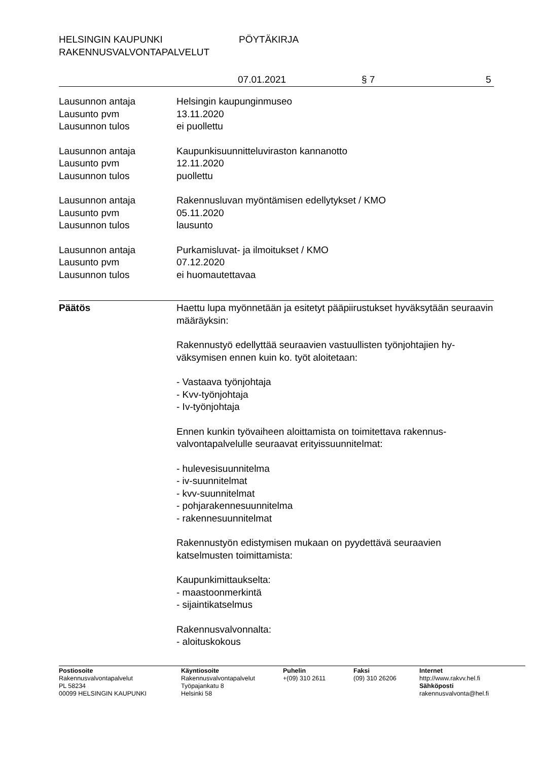HELSINGIN KAUPUNKI PÖYTÄKIRJA
RAKENNUSVALVONTAPALVELUT
07.01.2021 § 7 5
Lausunnon antaja Helsingin kaupunginmuseo
Lausunto pvm 13.11.2020
Lausunnon tulos ei puollettu
Lausunnon antaja Kaupunkisuunnitteluviraston kannanotto
Lausunto pvm 12.11.2020
Lausunnon tulos puollettu
Lausunnon antaja Rakennusluvan myöntämisen edellytykset / KMO
Lausunto pvm 05.11.2020
Lausunnon tulos lausunto
Lausunnon antaja Purkamisluvat- ja ilmoitukset / KMO
Lausunto pvm 07.12.2020
Lausunnon tulos ei huomautettavaa
Päätös Haettu lupa myönnetään ja esitetyt pääpiirustukset hyväksytään seuraavin määräyksin:
Rakennustyö edellyttää seuraavien vastuullisten työnjohtajien hy-väksymisen ennen kuin ko. työt aloitetaan:
- Vastaava työnjohtaja
- Kvv-työnjohtaja
- Iv-työnjohtaja
Ennen kunkin työvaiheen aloittamista on toimitettava rakennus-valvontapalvelulle seuraavat erityissuunnitelmat:
- hulevesisuunnitelma
- iv-suunnitelmat
- kvv-suunnitelmat
- pohjarakennesuunnitelma
- rakennesuunnitelmat
Rakennustyön edistymisen mukaan on pyydettävä seuraavien katselmusten toimittamista:
Kaupunkimittaukselta:
- maastoonmerkintä
- sijaintikatselmus
Rakennusvalvonnalta:
- aloituskokous
Postiosoite
Rakennusvalvontapalvelut
PL 58234
00099 HELSINGIN KAUPUNKI
Käyntiosoite
Rakennusvalvontapalvelut
Työpajankatu 8
Helsinki 58
Puhelin
+(09) 310 2611
Faksi
(09) 310 26206
Internet
http://www.rakvv.hel.fi
Sähköposti
rakennusvalvonta@hel.fi